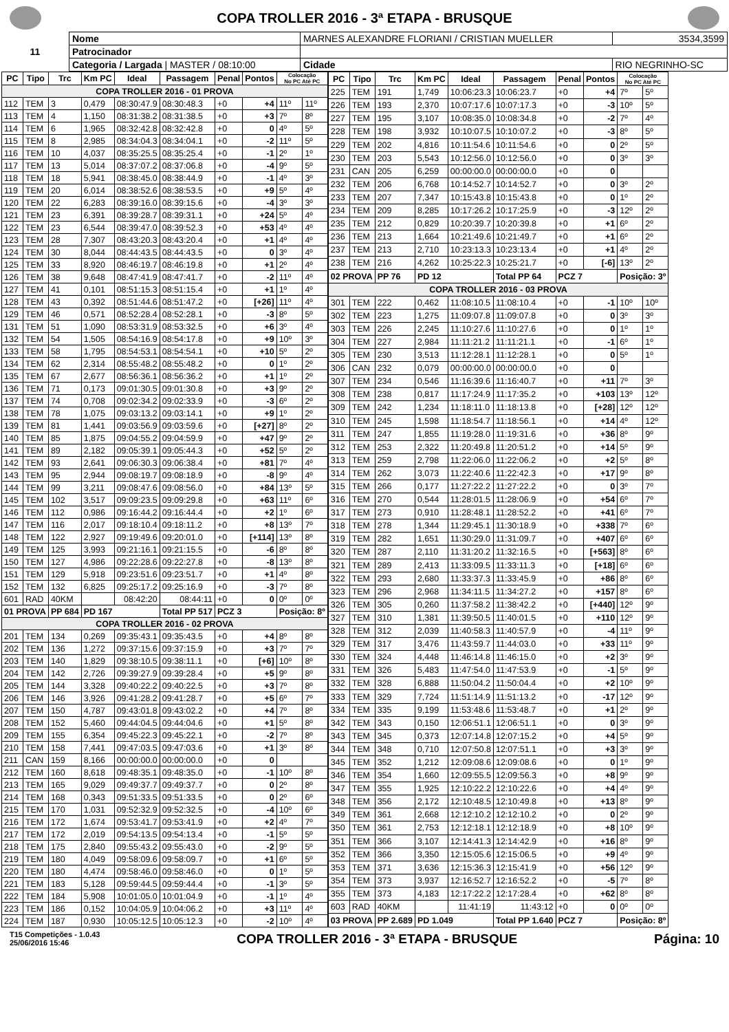COPA TROLLER 2016 - 3ª ETAPA - BRUSQUE
| 11 | Nome | MARNES ALEXANDRE FLORIANI / CRISTIAN MUELLER | | | 3534,3599 |
| | Patrocinador | | | | |
| | Categoria / Largada / MASTER / 08:10:00 | | Cidade | RIO NEGRINHO-SC | |
| PC | Tipo | Trc | Km PC | Ideal | Passagem | Penal | Pontos | Colocação No PC Até PC | |
| --- | --- | --- | --- | --- | --- | --- | --- | --- | --- |
| COPA TROLLER 2016 - 01 PROVA | | | | | | | | | |
| 112 | TEM | 3 | 0,479 | 08:30:47.9 | 08:30:48.3 | +0 | +4 | 11º | 11º |
| 113 | TEM | 4 | 1,150 | 08:31:38.2 | 08:31:38.5 | +0 | +3 | 7º | 8º |
| 114 | TEM | 6 | 1,965 | 08:32:42.8 | 08:32:42.8 | +0 | 0 | 4º | 5º |
| 115 | TEM | 8 | 2,985 | 08:34:04.3 | 08:34:04.1 | +0 | -2 | 11º | 5º |
| 116 | TEM | 10 | 4,037 | 08:35:25.5 | 08:35:25.4 | +0 | -1 | 2º | 1º |
| 117 | TEM | 13 | 5,014 | 08:37:07.2 | 08:37:06.8 | +0 | -4 | 9º | 5º |
| 118 | TEM | 18 | 5,941 | 08:38:45.0 | 08:38:44.9 | +0 | -1 | 4º | 3º |
| 119 | TEM | 20 | 6,014 | 08:38:52.6 | 08:38:53.5 | +0 | +9 | 5º | 4º |
| 120 | TEM | 22 | 6,283 | 08:39:16.0 | 08:39:15.6 | +0 | -4 | 3º | 3º |
| 121 | TEM | 23 | 6,391 | 08:39:28.7 | 08:39:31.1 | +0 | +24 | 5º | 4º |
| 122 | TEM | 23 | 6,544 | 08:39:47.0 | 08:39:52.3 | +0 | +53 | 4º | 4º |
| 123 | TEM | 28 | 7,307 | 08:43:20.3 | 08:43:20.4 | +0 | +1 | 4º | 4º |
| 124 | TEM | 30 | 8,044 | 08:44:43.5 | 08:44:43.5 | +0 | 0 | 3º | 4º |
| 125 | TEM | 33 | 8,920 | 08:46:19.7 | 08:46:19.8 | +0 | +1 | 2º | 4º |
| 126 | TEM | 38 | 9,648 | 08:47:41.9 | 08:47:41.7 | +0 | -2 | 11º | 4º |
| 127 | TEM | 41 | 0,101 | 08:51:15.3 | 08:51:15.4 | +0 | +1 | 1º | 4º |
| 128 | TEM | 43 | 0,392 | 08:51:44.6 | 08:51:47.2 | +0 | [+26] | 11º | 4º |
| 129 | TEM | 46 | 0,571 | 08:52:28.4 | 08:52:28.1 | +0 | -3 | 8º | 5º |
| 131 | TEM | 51 | 1,090 | 08:53:31.9 | 08:53:32.5 | +0 | +6 | 3º | 4º |
| 132 | TEM | 54 | 1,505 | 08:54:16.9 | 08:54:17.8 | +0 | +9 | 10º | 3º |
| 133 | TEM | 58 | 1,795 | 08:54:53.1 | 08:54:54.1 | +0 | +10 | 5º | 2º |
| 134 | TEM | 62 | 2,314 | 08:55:48.2 | 08:55:48.2 | +0 | 0 | 1º | 2º |
| 135 | TEM | 67 | 2,677 | 08:56:36.1 | 08:56:36.2 | +0 | +1 | 1º | 2º |
| 136 | TEM | 71 | 0,173 | 09:01:30.5 | 09:01:30.8 | +0 | +3 | 9º | 2º |
| 137 | TEM | 74 | 0,708 | 09:02:34.2 | 09:02:33.9 | +0 | -3 | 6º | 2º |
| 138 | TEM | 78 | 1,075 | 09:03:13.2 | 09:03:14.1 | +0 | +9 | 1º | 2º |
| 139 | TEM | 81 | 1,441 | 09:03:56.9 | 09:03:59.6 | +0 | [+27] | 8º | 2º |
| 140 | TEM | 85 | 1,875 | 09:04:55.2 | 09:04:59.9 | +0 | +47 | 9º | 2º |
| 141 | TEM | 89 | 2,182 | 09:05:39.1 | 09:05:44.3 | +0 | +52 | 5º | 2º |
| 142 | TEM | 93 | 2,641 | 09:06:30.3 | 09:06:38.4 | +0 | +81 | 7º | 4º |
| 143 | TEM | 95 | 2,944 | 09:08:19.7 | 09:08:18.9 | +0 | -8 | 9º | 4º |
| 144 | TEM | 99 | 3,211 | 09:08:47.6 | 09:08:56.0 | +0 | +84 | 13º | 5º |
| 145 | TEM | 102 | 3,517 | 09:09:23.5 | 09:09:29.8 | +0 | +63 | 11º | 6º |
| 146 | TEM | 112 | 0,986 | 09:16:44.2 | 09:16:44.4 | +0 | +2 | 1º | 6º |
| 147 | TEM | 116 | 2,017 | 09:18:10.4 | 09:18:11.2 | +0 | +8 | 13º | 7º |
| 148 | TEM | 122 | 2,927 | 09:19:49.6 | 09:20:01.0 | +0 | [+114] | 13º | 8º |
| 149 | TEM | 125 | 3,993 | 09:21:16.1 | 09:21:15.5 | +0 | -6 | 8º | 8º |
| 150 | TEM | 127 | 4,986 | 09:22:28.6 | 09:22:27.8 | +0 | -8 | 13º | 8º |
| 151 | TEM | 129 | 5,918 | 09:23:51.6 | 09:23:51.7 | +0 | +1 | 4º | 8º |
| 152 | TEM | 132 | 6,825 | 09:25:17.2 | 09:25:16.9 | +0 | -3 | 7º | 8º |
| 601 | RAD | 40KM | | 08:42:20 | 08:44:11 | +0 | 0 | 0º | 0º |
| 01 PROVA | | PP 684 | PD 167 | | Total PP 517 | PCZ 3 | | Posição: 8º | |
| COPA TROLLER 2016 - 02 PROVA | | | | | | | | | |
| 201 | TEM | 134 | 0,269 | 09:35:43.1 | 09:35:43.5 | +0 | +4 | 8º | 8º |
| 202 | TEM | 136 | 1,272 | 09:37:15.6 | 09:37:15.9 | +0 | +3 | 7º | 7º |
| 203 | TEM | 140 | 1,829 | 09:38:10.5 | 09:38:11.1 | +0 | [+6] | 10º | 8º |
| 204 | TEM | 142 | 2,726 | 09:39:27.9 | 09:39:28.4 | +0 | +5 | 9º | 8º |
| 205 | TEM | 144 | 3,328 | 09:40:22.2 | 09:40:22.5 | +0 | +3 | 7º | 8º |
| 206 | TEM | 146 | 3,926 | 09:41:28.2 | 09:41:28.7 | +0 | +5 | 6º | 7º |
| 207 | TEM | 150 | 4,787 | 09:43:01.8 | 09:43:02.2 | +0 | +4 | 7º | 8º |
| 208 | TEM | 152 | 5,460 | 09:44:04.5 | 09:44:04.6 | +0 | +1 | 5º | 8º |
| 209 | TEM | 155 | 6,354 | 09:45:22.3 | 09:45:22.1 | +0 | -2 | 7º | 8º |
| 210 | TEM | 158 | 7,441 | 09:47:03.5 | 09:47:03.6 | +0 | +1 | 3º | 8º |
| 211 | CAN | 159 | 8,166 | 00:00:00.0 | 00:00:00.0 | +0 | 0 | | |
| 212 | TEM | 160 | 8,618 | 09:48:35.1 | 09:48:35.0 | +0 | -1 | 10º | 8º |
| 213 | TEM | 165 | 9,029 | 09:49:37.7 | 09:49:37.7 | +0 | 0 | 2º | 8º |
| 214 | TEM | 168 | 0,343 | 09:51:33.5 | 09:51:33.5 | +0 | 0 | 2º | 6º |
| 215 | TEM | 170 | 1,031 | 09:52:32.9 | 09:52:32.5 | +0 | -4 | 10º | 6º |
| 216 | TEM | 172 | 1,674 | 09:53:41.7 | 09:53:41.9 | +0 | +2 | 4º | 7º |
| 217 | TEM | 172 | 2,019 | 09:54:13.5 | 09:54:13.4 | +0 | -1 | 5º | 5º |
| 218 | TEM | 175 | 2,840 | 09:55:43.2 | 09:55:43.0 | +0 | -2 | 9º | 5º |
| 219 | TEM | 180 | 4,049 | 09:58:09.6 | 09:58:09.7 | +0 | +1 | 6º | 5º |
| 220 | TEM | 180 | 4,474 | 09:58:46.0 | 09:58:46.0 | +0 | 0 | 1º | 5º |
| 221 | TEM | 183 | 5,128 | 09:59:44.5 | 09:59:44.4 | +0 | -1 | 3º | 5º |
| 222 | TEM | 184 | 5,908 | 10:01:05.0 | 10:01:04.9 | +0 | -1 | 1º | 4º |
| 223 | TEM | 186 | 0,152 | 10:04:05.9 | 10:04:06.2 | +0 | +3 | 11º | 4º |
| 224 | TEM | 187 | 0,930 | 10:05:12.5 | 10:05:12.3 | +0 | -2 | 10º | 4º |
| PC | Tipo | Trc | Km PC | Ideal | Passagem | Penal | Pontos | Colocação No PC Até PC | |
| --- | --- | --- | --- | --- | --- | --- | --- | --- | --- |
| 225 | TEM | 191 | 1,749 | 10:06:23.3 | 10:06:23.7 | +0 | +4 | 7º | 5º |
| 226 | TEM | 193 | 2,370 | 10:07:17.6 | 10:07:17.3 | +0 | -3 | 10º | 5º |
| 227 | TEM | 195 | 3,107 | 10:08:35.0 | 10:08:34.8 | +0 | -2 | 7º | 4º |
| 228 | TEM | 198 | 3,932 | 10:10:07.5 | 10:10:07.2 | +0 | -3 | 8º | 5º |
| 229 | TEM | 202 | 4,816 | 10:11:54.6 | 10:11:54.6 | +0 | 0 | 2º | 5º |
| 230 | TEM | 203 | 5,543 | 10:12:56.0 | 10:12:56.0 | +0 | 0 | 3º | 3º |
| 231 | CAN | 205 | 6,259 | 00:00:00.0 | 00:00:00.0 | +0 | 0 | | |
| 232 | TEM | 206 | 6,768 | 10:14:52.7 | 10:14:52.7 | +0 | 0 | 3º | 2º |
| 233 | TEM | 207 | 7,347 | 10:15:43.8 | 10:15:43.8 | +0 | 0 | 1º | 2º |
| 234 | TEM | 209 | 8,285 | 10:17:26.2 | 10:17:25.9 | +0 | -3 | 12º | 2º |
| 235 | TEM | 212 | 0,829 | 10:20:39.7 | 10:20:39.8 | +0 | +1 | 6º | 2º |
| 236 | TEM | 213 | 1,664 | 10:21:49.6 | 10:21:49.7 | +0 | +1 | 6º | 2º |
| 237 | TEM | 213 | 2,710 | 10:23:13.3 | 10:23:13.4 | +0 | +1 | 4º | 2º |
| 238 | TEM | 216 | 4,262 | 10:25:22.3 | 10:25:21.7 | +0 | [-6] | 13º | 2º |
| 02 PROVA | | PP 76 | PD 12 | | Total PP 64 | PCZ 7 | | Posição: 3º | |
| COPA TROLLER 2016 - 03 PROVA | | | | | | | | | |
| 301 | TEM | 222 | 0,462 | 11:08:10.5 | 11:08:10.4 | +0 | -1 | 10º | 10º |
| 302 | TEM | 223 | 1,275 | 11:09:07.8 | 11:09:07.8 | +0 | 0 | 3º | 3º |
| 303 | TEM | 226 | 2,245 | 11:10:27.6 | 11:10:27.6 | +0 | 0 | 1º | 1º |
| 304 | TEM | 227 | 2,984 | 11:11:21.2 | 11:11:21.1 | +0 | -1 | 6º | 1º |
| 305 | TEM | 230 | 3,513 | 11:12:28.1 | 11:12:28.1 | +0 | 0 | 5º | 1º |
| 306 | CAN | 232 | 0,079 | 00:00:00.0 | 00:00:00.0 | +0 | 0 | | |
| 307 | TEM | 234 | 0,546 | 11:16:39.6 | 11:16:40.7 | +0 | +11 | 7º | 3º |
| 308 | TEM | 238 | 0,817 | 11:17:24.9 | 11:17:35.2 | +0 | +103 | 13º | 12º |
| 309 | TEM | 242 | 1,234 | 11:18:11.0 | 11:18:13.8 | +0 | [+28] | 12º | 12º |
| 310 | TEM | 245 | 1,598 | 11:18:54.7 | 11:18:56.1 | +0 | +14 | 4º | 12º |
| 311 | TEM | 247 | 1,855 | 11:19:28.0 | 11:19:31.6 | +0 | +36 | 8º | 9º |
| 312 | TEM | 253 | 2,322 | 11:20:49.8 | 11:20:51.2 | +0 | +14 | 5º | 9º |
| 313 | TEM | 259 | 2,798 | 11:22:06.0 | 11:22:06.2 | +0 | +2 | 5º | 8º |
| 314 | TEM | 262 | 3,073 | 11:22:40.6 | 11:22:42.3 | +0 | +17 | 9º | 8º |
| 315 | TEM | 266 | 0,177 | 11:27:22.2 | 11:27:22.2 | +0 | 0 | 3º | 7º |
| 316 | TEM | 270 | 0,544 | 11:28:01.5 | 11:28:06.9 | +0 | +54 | 6º | 7º |
| 317 | TEM | 273 | 0,910 | 11:28:48.1 | 11:28:52.2 | +0 | +41 | 6º | 7º |
| 318 | TEM | 278 | 1,344 | 11:29:45.1 | 11:30:18.9 | +0 | +338 | 7º | 6º |
| 319 | TEM | 282 | 1,651 | 11:30:29.0 | 11:31:09.7 | +0 | +407 | 6º | 6º |
| 320 | TEM | 287 | 2,110 | 11:31:20.2 | 11:32:16.5 | +0 | [+563] | 8º | 6º |
| 321 | TEM | 289 | 2,413 | 11:33:09.5 | 11:33:11.3 | +0 | [+18] | 6º | 6º |
| 322 | TEM | 293 | 2,680 | 11:33:37.3 | 11:33:45.9 | +0 | +86 | 8º | 6º |
| 323 | TEM | 296 | 2,968 | 11:34:11.5 | 11:34:27.2 | +0 | +157 | 8º | 6º |
| 326 | TEM | 305 | 0,260 | 11:37:58.2 | 11:38:42.2 | +0 | [+440] | 12º | 9º |
| 327 | TEM | 310 | 1,381 | 11:39:50.5 | 11:40:01.5 | +0 | +110 | 12º | 9º |
| 328 | TEM | 312 | 2,039 | 11:40:58.3 | 11:40:57.9 | +0 | -4 | 11º | 9º |
| 329 | TEM | 317 | 3,476 | 11:43:59.7 | 11:44:03.0 | +0 | +33 | 11º | 9º |
| 330 | TEM | 324 | 4,448 | 11:46:14.8 | 11:46:15.0 | +0 | +2 | 3º | 9º |
| 331 | TEM | 326 | 5,483 | 11:47:54.0 | 11:47:53.9 | +0 | -1 | 5º | 9º |
| 332 | TEM | 328 | 6,888 | 11:50:04.2 | 11:50:04.4 | +0 | +2 | 10º | 9º |
| 333 | TEM | 329 | 7,724 | 11:51:14.9 | 11:51:13.2 | +0 | -17 | 12º | 9º |
| 334 | TEM | 335 | 9,199 | 11:53:48.6 | 11:53:48.7 | +0 | +1 | 2º | 9º |
| 342 | TEM | 343 | 0,150 | 12:06:51.1 | 12:06:51.1 | +0 | 0 | 3º | 9º |
| 343 | TEM | 345 | 0,373 | 12:07:14.8 | 12:07:15.2 | +0 | +4 | 5º | 9º |
| 344 | TEM | 348 | 0,710 | 12:07:50.8 | 12:07:51.1 | +0 | +3 | 3º | 9º |
| 345 | TEM | 352 | 1,212 | 12:09:08.6 | 12:09:08.6 | +0 | 0 | 1º | 9º |
| 346 | TEM | 354 | 1,660 | 12:09:55.5 | 12:09:56.3 | +0 | +8 | 9º | 9º |
| 347 | TEM | 355 | 1,925 | 12:10:22.2 | 12:10:22.6 | +0 | +4 | 4º | 9º |
| 348 | TEM | 356 | 2,172 | 12:10:48.5 | 12:10:49.8 | +0 | +13 | 8º | 9º |
| 349 | TEM | 361 | 2,668 | 12:12:10.2 | 12:12:10.2 | +0 | 0 | 2º | 9º |
| 350 | TEM | 361 | 2,753 | 12:12:18.1 | 12:12:18.9 | +0 | +8 | 10º | 9º |
| 351 | TEM | 366 | 3,107 | 12:14:41.3 | 12:14:42.9 | +0 | +16 | 8º | 9º |
| 352 | TEM | 366 | 3,350 | 12:15:05.6 | 12:15:06.5 | +0 | +9 | 4º | 9º |
| 353 | TEM | 371 | 3,636 | 12:15:36.3 | 12:15:41.9 | +0 | +56 | 12º | 9º |
| 354 | TEM | 373 | 3,937 | 12:16:52.7 | 12:16:52.2 | +0 | -5 | 7º | 8º |
| 355 | TEM | 373 | 4,183 | 12:17:22.2 | 12:17:28.4 | +0 | +62 | 8º | 8º |
| 603 | RAD | 40KM | | 11:41:19 | 11:43:12 | +0 | 0 | 0º | 0º |
| 03 PROVA | | PP 2.689 | PD 1.049 | | Total PP 1.640 | PCZ 7 | | Posição: 8º | |
T15 Competições - 1.0.43
25/06/2016 15:46
COPA TROLLER 2016 - 3ª ETAPA - BRUSQUE
Página: 10